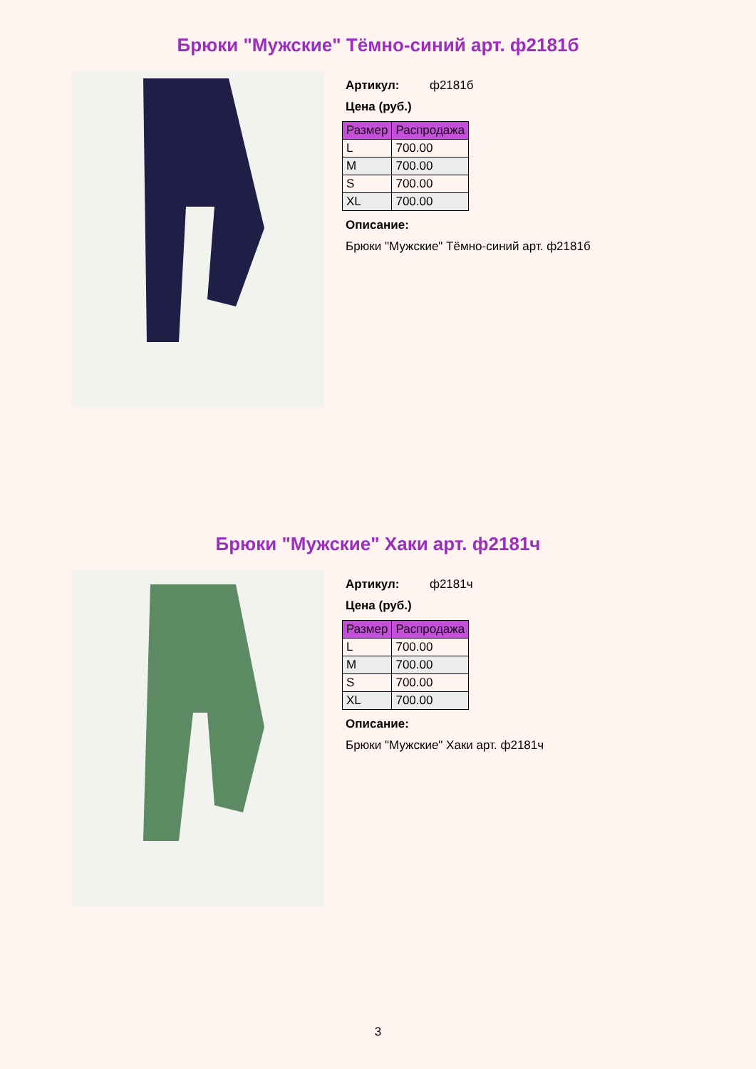Брюки "Мужские" Тёмно-синий арт. ф2181б
Артикул: ф2181б
Цена (руб.)
| Размер | Распродажа |
| --- | --- |
| L | 700.00 |
| M | 700.00 |
| S | 700.00 |
| XL | 700.00 |
Описание:
Брюки "Мужские" Тёмно-синий арт. ф2181б
Брюки "Мужские" Хаки арт. ф2181ч
Артикул: ф2181ч
Цена (руб.)
| Размер | Распродажа |
| --- | --- |
| L | 700.00 |
| M | 700.00 |
| S | 700.00 |
| XL | 700.00 |
Описание:
Брюки "Мужские" Хаки арт. ф2181ч
3